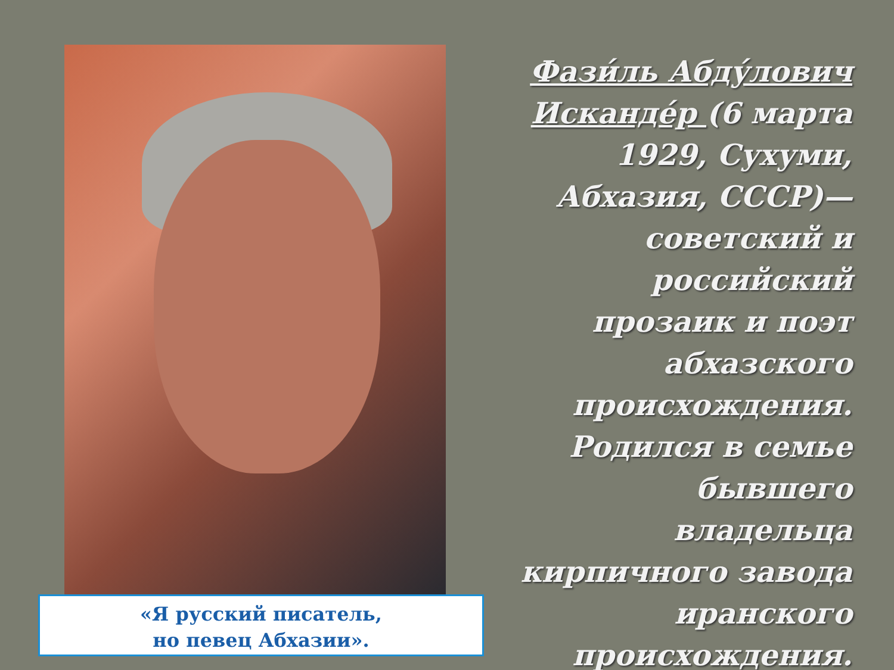Фази́ль Абду́лович Искандéр (6 марта 1929, Сухуми, Абхазия, СССР)— советский и российский прозаик и поэт абхазского происхождения. Родился в семье бывшего владельца кирпичного завода иранского происхождения.
«Я русский писатель,
но певец Абхазии».